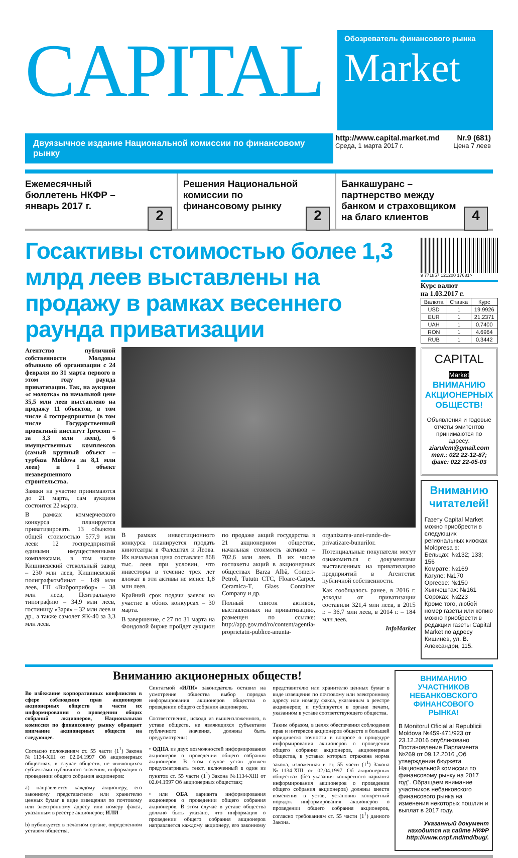CAPITAL
Обозреватель финансового рынка
Market
Двуязычное издание Национальной комиссии по финансовому рынку
http://www.capital.market.md Nr.9 (681)
Среда, 1 марта 2017 г. Цена 7 леев
Ежемесячный бюллетень НКФР – январь 2017 г.
2
Решения Национальной комиссии по финансовому рынку
2
Банкашуранс – партнерство между банком и страховщиком на благо клиентов
4
Госактивы стоимостью более 1,3 млрд леев выставлены на продажу в рамках весеннего раунда приватизации
Агентство публичной собственности Молдовы объявило об организации с 24 февраля по 31 марта первого в этом году раунда приватизации. Так, на аукцион «с молотка» по начальной цене 35,5 млн леев выставлено на продажу 11 объектов, в том числе 4 госпредприятия (в том числе Государственный проектный институт Iprocom – за 3,3 млн леев), 6 имущественных комплексов (самый крупный объект – турбаза Moldova за 8,1 млн леев) и 1 объект незавершенного строительства.
Заявки на участие принимаются до 21 марта, сам аукцион состоится 22 марта.
В рамках коммерческого конкурса планируется приватизировать 13 объектов общей стоимостью 577,9 млн леев: 12 госпредприятий едиными имущественными комплексами, в том числе Кишиневский стекольный завод – 230 млн леев, Кишиневский полиграфкомбинат – 149 млн леев, ГП «Виброприбор» – 38 млн леев, Центральную типографию – 34,9 млн леев, гостиницу «Заря» – 32 млн леев и др., а также самолет ЯК-40 за 3,3 млн леев.
В рамках инвестиционного конкурса планируется продать кинотеатры в Фалештах и Леова. Их начальная цена составляет 868 тыс. леев при условии, что инвесторы в течение трех лет вложат в эти активы не менее 1,8 млн леев.
Крайний срок подачи заявок на участие в обоих конкурсах – 30 марта.
В завершение, с 27 по 31 марта на Фондовой бирже пройдет аукцион по продаже акций государства в 21 акционерном обществе, начальная стоимость активов – 702,6 млн леев. В их числе госпакеты акций в акционерных обществах Barza Albă, Comert-Petrol, Tututn CTC, Floare-Carpet, Ceramica-T, Glass Container Company и др.
Полный список активов, выставленных на приватизацию, размещен по ссылке: http://app.gov.md/ro/content/agentia-proprietatii-publice-anunta-organizarea-unei-runde-de-privatizare-bunurilor.
Потенциальные покупатели могут ознакомиться с документами выставленных на приватизацию предприятий в Агентстве публичной собственности.
Как сообщалось ранее, в 2016 г. доходы от приватизации составили 321,4 млн леев, в 2015 г. – 36,7 млн леев, в 2014 г. – 184 млн леев.
InfoMarket
9 771857 121200 17681>
Курс валют
на 1.03.2017 г.
| Валюта | Ставка | Курс |
| --- | --- | --- |
| USD | 1 | 19.9926 |
| EUR | 1 | 21.2371 |
| UAH | 1 | 0.7400 |
| RON | 1 | 4.6964 |
| RUB | 1 | 0.3442 |
CAPITAL Market
ВНИМАНИЮ АКЦИОНЕРНЫХ ОБЩЕСТВ!
Объявления и годовые отчеты эмитентов принимаются по адресу:
ziarulcm@gmail.com
тел.: 022 22-12-87;
факс: 022 22-05-03
Вниманию читателей!
Газету Capital Market можно приобрести в следующих региональных киосках Moldpresa в:
Бельцах: №132; 133; 156
Комрате: №169
Кагуле: №170
Оргееве: №150
Хынчештах: №161
Сороках: №223
Кроме того, любой номер газеты или копию можно приобрести в редакции газеты Capital Market по адресу Кишинев, ул. В. Александри, 115.
Вниманию акционерных обществ!
Во избежание корпоративных конфликтов в сфере соблюдения прав акционеров акционерных обществ в части их информирования о проведении общих собраний акционеров, Национальная комиссия по финансовому рынку обращает внимание акционерных обществ на следующее.
Согласно положениям ст. 55 части (1<sup>1</sup>) Закона №1134-XIII от 02.04.1997 Об акционерных обществах, в случае обществ, не являющихся субъектами публичного значения, информация о проведении общего собрания акционеров:
a) направляется каждому акционеру, его законному представителю или хранителю ценных бумаг в виде извещения по почтовому или электронному адресу или номеру факса, указанным в реестре акционеров; ИЛИ
b) публикуется в печатном органе, определенном уставом общества.
Синтагмой «ИЛИ» законодатель оставил на усмотрение общества выбор порядка информирования акционеров общества о проведении общего собрания акционеров.
Соответственно, исходя из вышеизложенного, в уставе обществ, не являющихся субъектами публичного значения, должны быть предусмотрены:
• ОДНА из двух возможностей информирования акционеров о проведении общего собрания акционеров. В этом случае устав должен предусматривать текст, включенный в один из пунктов ст. 55 части (1<sup>1</sup>) Закона №1134-XIII от 02.04.1997 Об акционерных обществах;
• или ОБА варианта информирования акционеров о проведении общего собрания акционеров. В этом случае в уставе общества должно быть указано, что информация о проведении общего собрания акционеров направляется каждому акционеру, его законному представителю или хранителю ценных бумаг в виде извещения по почтовому или электронному адресу или номеру факса, указанным в реестре акционеров; и публикуется в органе печати, указанном в уставе соответствующего общества.
Таким образом, в целях обеспечения соблюдения прав и интересов акционеров обществ и большей юридическо точности в вопросе о процедуре информирования акционеров о проведении общего собрания акционеров, акционерные общества, в уставах которых отражена норма закона, изложенная в ст. 55 части (1<sup>1</sup>) Закона №1134-XIII от 02.04.1997 Об акционерных обществах (без указания конкретного варианта информирования акционеров о проведении общего собрания акционеров) должны внести изменения в устав, установив конкретный порядок информирования акционеров о проведении общего собрания акционеров, согласно требованиям ст. 55 части (1<sup>1</sup>) данного Закона.
ВНИМАНИЮ УЧАСТНИКОВ НЕБАНКОВСКОГО ФИНАНСОВОГО РЫНКА!
В Monitorul Oficial al Republicii Moldova №459-471/923 от 23.12.2016 опубликовано Постановление Парламента №269 от 09.12.2016 „Об утверждении бюджета Национальной комиссии по финансовому рынку на 2017 год”. Обращаем внимание участников небанковского финансового рынка на изменения некоторых пошлин и выплат в 2017 году.
Указанный документ находится на сайте НКФР http://www.cnpf.md/md/bug/.